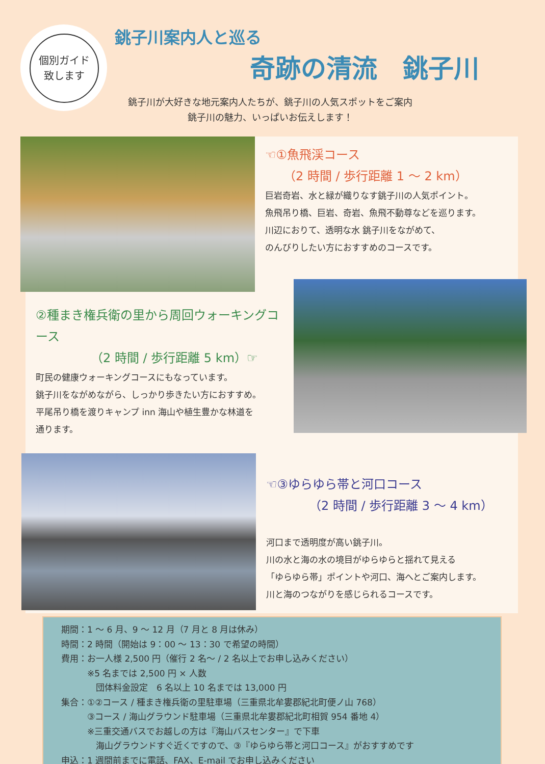個別ガイド
致します
銚子川案内人と巡る
奇跡の清流　銚子川
銚子川が大好きな地元案内人たちが、銚子川の人気スポットをご案内
銚子川の魅力、いっぱいお伝えします！
☜①魚飛渓コース
　　（2 時間 / 歩行距離 1 ～ 2 km）
巨岩奇岩、水と緑が織りなす銚子川の人気ポイント。
魚飛吊り橋、巨岩、奇岩、魚飛不動尊などを巡ります。
川辺におりて、透明な水 銚子川をながめて、
のんびりしたい方におすすめのコースです。
②種まき権兵衛の里から周回ウォーキングコース
　　　　　（2 時間 / 歩行距離 5 km）☞
町民の健康ウォーキングコースにもなっています。
銚子川をながめながら、しっかり歩きたい方におすすめ。
平尾吊り橋を渡りキャンプ inn 海山や植生豊かな林道を
通ります。
☜③ゆらゆら帯と河口コース
　　　　（2 時間 / 歩行距離 3 ～ 4 km）
河口まで透明度が高い銚子川。
川の水と海の水の境目がゆらゆらと揺れて見える
「ゆらゆら帯」ポイントや河口、海へとご案内します。
川と海のつながりを感じられるコースです。
期間：1 ～ 6 月、9 ～ 12 月（7 月と 8 月は休み）
時間：2 時間（開始は 9：00 ～ 13：30 で希望の時間）
費用：お一人様 2,500 円（催行 2 名～ / 2 名以上でお申し込みください）
　　　※5 名までは 2,500 円 × 人数
　　　　団体料金設定　6 名以上 10 名までは 13,000 円
集合：①②コース / 種まき権兵衛の里駐車場（三重県北牟婁郡紀北町便ノ山 768）
　　　③コース / 海山グラウンド駐車場（三重県北牟婁郡紀北町相賀 954 番地 4）
　　　※三重交通バスでお越しの方は『海山バスセンター』で下車
　　　　海山グラウンドすぐ近くですので、③『ゆらゆら帯と河口コース』がおすすめです
申込：1 週間前までに電話、FAX、E-mail でお申し込みください